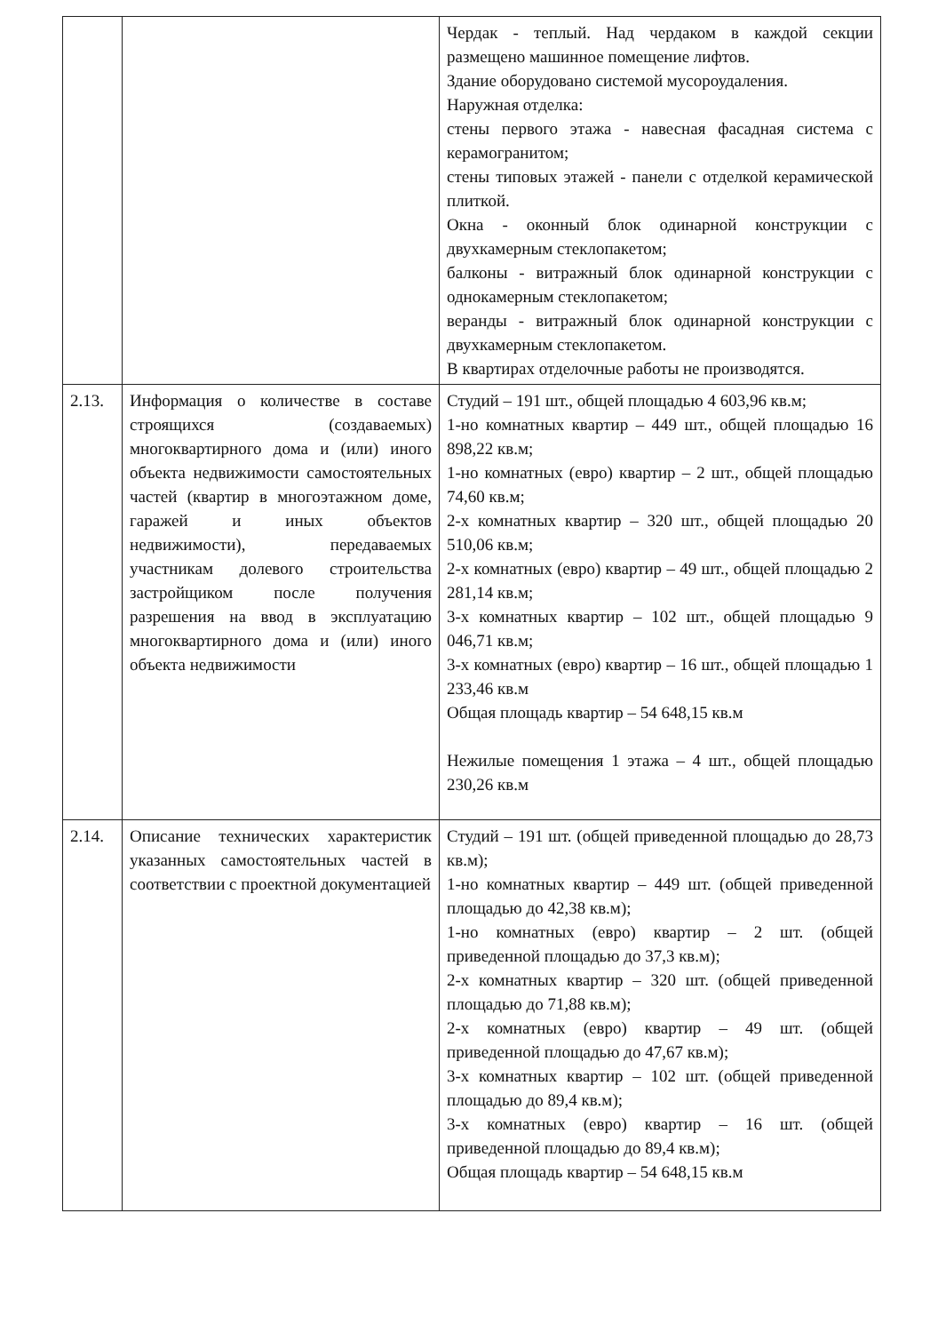| | | Чердак - теплый. Над чердаком в каждой секции размещено машинное помещение лифтов. Здание оборудовано системой мусороудаления. Наружная отделка: стены первого этажа - навесная фасадная система с керамогранитом; стены типовых этажей - панели с отделкой керамической плиткой. Окна - оконный блок одинарной конструкции с двухкамерным стеклопакетом; балконы - витражный блок одинарной конструкции с однокамерным стеклопакетом; веранды - витражный блок одинарной конструкции с двухкамерным стеклопакетом. В квартирах отделочные работы не производятся. |
| 2.13. | Информация о количестве в составе строящихся (создаваемых) многоквартирного дома и (или) иного объекта недвижимости самостоятельных частей (квартир в многоэтажном доме, гаражей и иных объектов недвижимости), передаваемых участникам долевого строительства застройщиком после получения разрешения на ввод в эксплуатацию многоквартирного дома и (или) иного объекта недвижимости | Студий – 191 шт., общей площадью 4 603,96 кв.м; 1-но комнатных квартир – 449 шт., общей площадью 16 898,22 кв.м; 1-но комнатных (евро) квартир – 2 шт., общей площадью 74,60 кв.м; 2-х комнатных квартир – 320 шт., общей площадью 20 510,06 кв.м; 2-х комнатных (евро) квартир – 49 шт., общей площадью 2 281,14 кв.м; 3-х комнатных квартир – 102 шт., общей площадью 9 046,71 кв.м; 3-х комнатных (евро) квартир – 16 шт., общей площадью 1 233,46 кв.м Общая площадь квартир – 54 648,15 кв.м Нежилые помещения 1 этажа – 4 шт., общей площадью 230,26 кв.м |
| 2.14. | Описание технических характеристик указанных самостоятельных частей в соответствии с проектной документацией | Студий – 191 шт. (общей приведенной площадью до 28,73 кв.м); 1-но комнатных квартир – 449 шт. (общей приведенной площадью до 42,38 кв.м); 1-но комнатных (евро) квартир – 2 шт. (общей приведенной площадью до 37,3 кв.м); 2-х комнатных квартир – 320 шт. (общей приведенной площадью до 71,88 кв.м); 2-х комнатных (евро) квартир – 49 шт. (общей приведенной площадью до 47,67 кв.м); 3-х комнатных квартир – 102 шт. (общей приведенной площадью до 89,4 кв.м); 3-х комнатных (евро) квартир – 16 шт. (общей приведенной площадью до 89,4 кв.м); Общая площадь квартир – 54 648,15 кв.м |